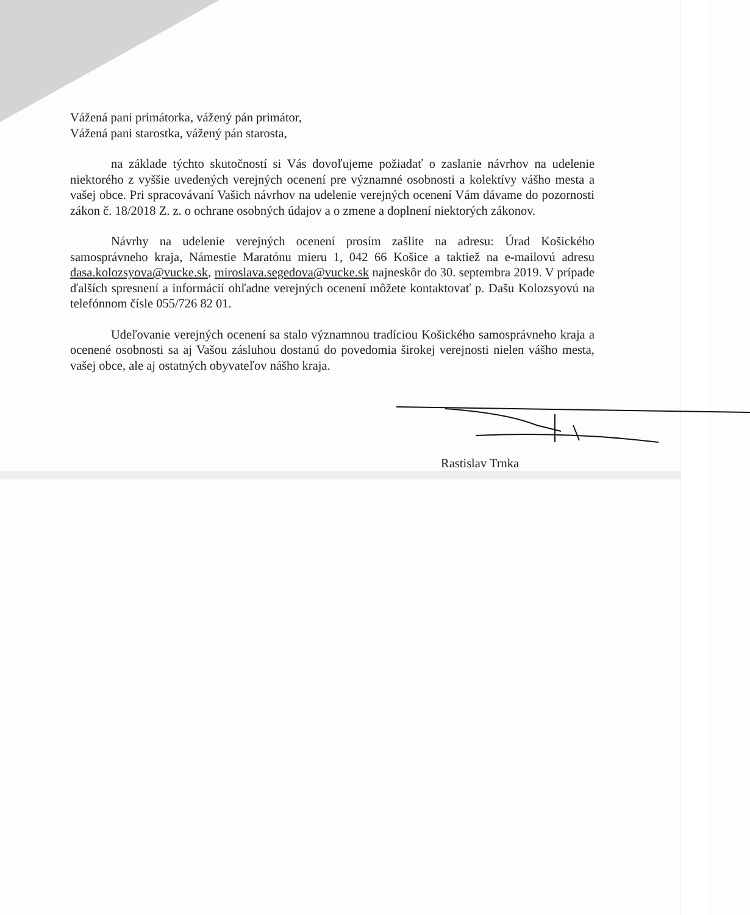Vážená pani primátorka, vážený pán primátor,
Vážená pani starostka, vážený pán starosta,
na základe týchto skutočností si Vás dovoľujeme požiadať o zaslanie návrhov na udelenie niektorého z vyššie uvedených verejných ocenení pre významné osobnosti a kolektívy vášho mesta a vašej obce. Pri spracovávaní Vašich návrhov na udelenie verejných ocenení Vám dávame do pozornosti zákon č. 18/2018 Z. z. o ochrane osobných údajov a o zmene a doplnení niektorých zákonov.
Návrhy na udelenie verejných ocenení prosím zašlite na adresu: Úrad Košického samosprávneho kraja, Námestie Maratónu mieru 1, 042 66 Košice a taktiež na e-mailovú adresu dasa.kolozsyova@vucke.sk, miroslava.segedova@vucke.sk najneskôr do 30. septembra 2019. V prípade ďalších spresnení a informácií ohľadne verejných ocenení môžete kontaktovať p. Dašu Kolozsyovú na telefónnom čísle 055/726 82 01.
Udeľovanie verejných ocenení sa stalo významnou tradíciou Košického samosprávneho kraja a ocenené osobnosti sa aj Vašou zásluhou dostanú do povedomia širokej verejnosti nielen vášho mesta, vašej obce, ale aj ostatných obyvateľov nášho kraja.
Rastislav Trnka